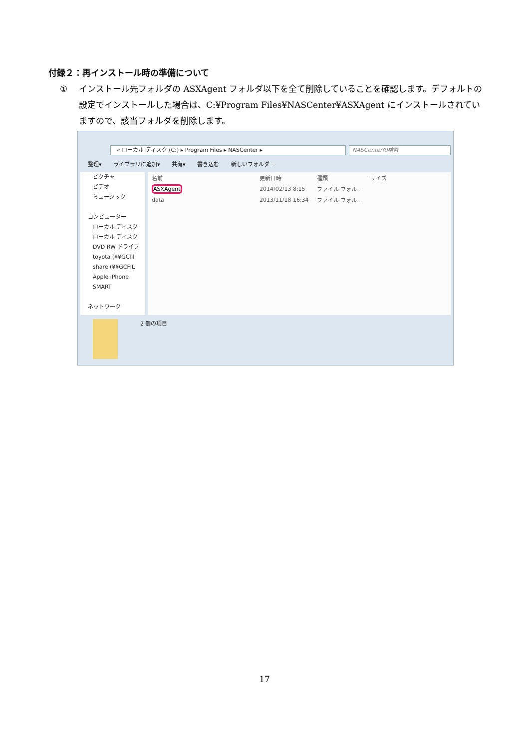付録２：再インストール時の準備について
① インストール先フォルダの ASXAgent フォルダ以下を全て削除していることを確認します。デフォルトの設定でインストールした場合は、C:¥Program Files¥NASCenter¥ASXAgent にインストールされていますので、該当フォルダを削除します。
« ローカル ディスク (C:) ▸ Program Files ▸ NASCenter ▸ NASCenterの検索
整理▾ ライブラリに追加▾ 共有▾ 書き込む 新しいフォルダー
ピクチャ
ビデオ
ミュージック
コンピューター
ローカル ディスク
ローカル ディスク
DVD RW ドライブ
toyota (¥¥GCfil
share (¥¥GCFIL
Apple iPhone
SMART
ネットワーク
| 名前 | 更新日時 | 種類 | サイズ |
| --- | --- | --- | --- |
| ASXAgent | 2014/02/13 8:15 | ファイル フォル... | |
| data | 2013/11/18 16:34 | ファイル フォル... | |
2 個の項目
17